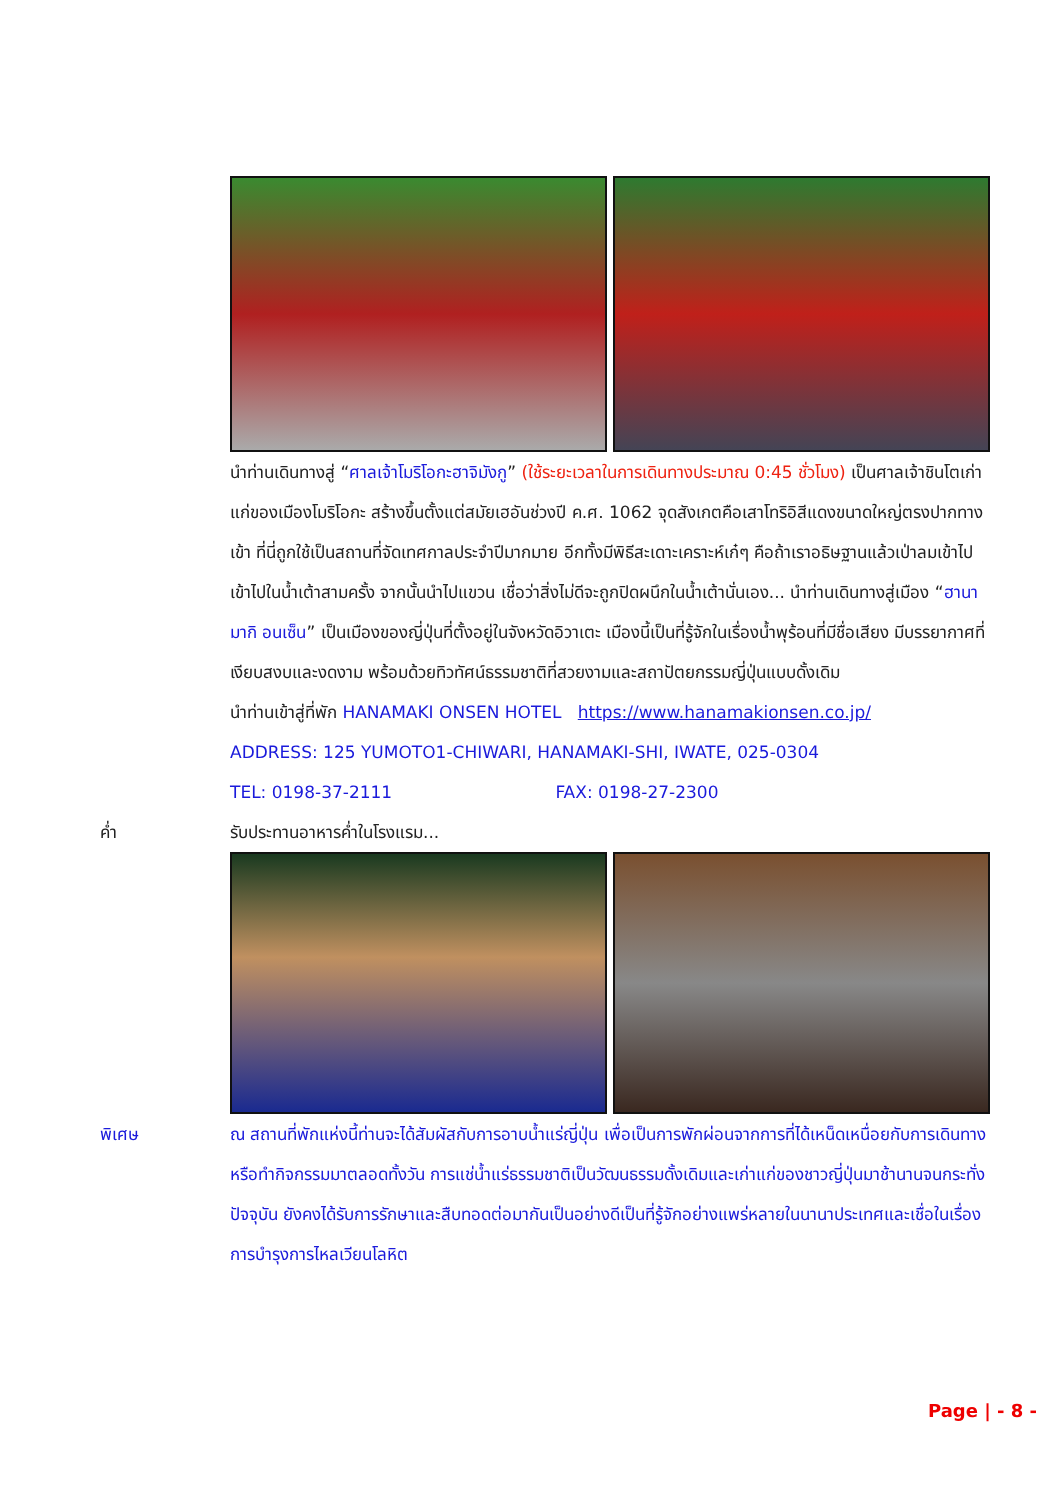นำท่านเดินทางสู่ “ศาลเจ้าโมริโอกะฮาจิมังกู” (ใช้ระยะเวลาในการเดินทางประมาณ 0:45 ชั่วโมง) เป็นศาลเจ้าชินโตเก่าแก่ของเมืองโมริโอกะ สร้างขึ้นตั้งแต่สมัยเฮอันช่วงปี ค.ศ. 1062 จุดสังเกตคือเสาโทริอิสีแดงขนาดใหญ่ตรงปากทางเข้า ที่นี่ถูกใช้เป็นสถานที่จัดเทศกาลประจำปีมากมาย อีกทั้งมีพิธีสะเดาะเคราะห์เก๋ๆ คือถ้าเราอธิษฐานแล้วเป่าลมเข้าไปเข้าไปในน้ำเต้าสามครั้ง จากนั้นนำไปแขวน เชื่อว่าสิ่งไม่ดีจะถูกปิดผนึกในน้ำเต้านั่นเอง... นำท่านเดินทางสู่เมือง “ฮานามากิ อนเซ็น” เป็นเมืองของญี่ปุ่นที่ตั้งอยู่ในจังหวัดอิวาเตะ เมืองนี้เป็นที่รู้จักในเรื่องน้ำพุร้อนที่มีชื่อเสียง มีบรรยากาศที่เงียบสงบและงดงาม พร้อมด้วยทิวทัศน์ธรรมชาติที่สวยงามและสถาปัตยกรรมญี่ปุ่นแบบดั้งเดิม
นำท่านเข้าสู่ที่พัก HANAMAKI ONSEN HOTEL https://www.hanamakionsen.co.jp/
ADDRESS: 125 YUMOTO1-CHIWARI, HANAMAKI-SHI, IWATE, 025-0304
TEL: 0198-37-2111 FAX: 0198-27-2300
ค่ำ รับประทานอาหารค่ำในโรงแรม...
พิเศษ ณ สถานที่พักแห่งนี้ท่านจะได้สัมผัสกับการอาบน้ำแร่ญี่ปุ่น เพื่อเป็นการพักผ่อนจากการที่ได้เหน็ดเหนื่อยกับการเดินทางหรือทำกิจกรรมมาตลอดทั้งวัน การแช่น้ำแร่ธรรมชาติเป็นวัฒนธรรมดั้งเดิมและเก่าแก่ของชาวญี่ปุ่นมาช้านานจนกระทั่งปัจจุบัน ยังคงได้รับการรักษาและสืบทอดต่อมากันเป็นอย่างดีเป็นที่รู้จักอย่างแพร่หลายในนานาประเทศและเชื่อในเรื่องการบำรุงการไหลเวียนโลหิต
Page | - 8 -